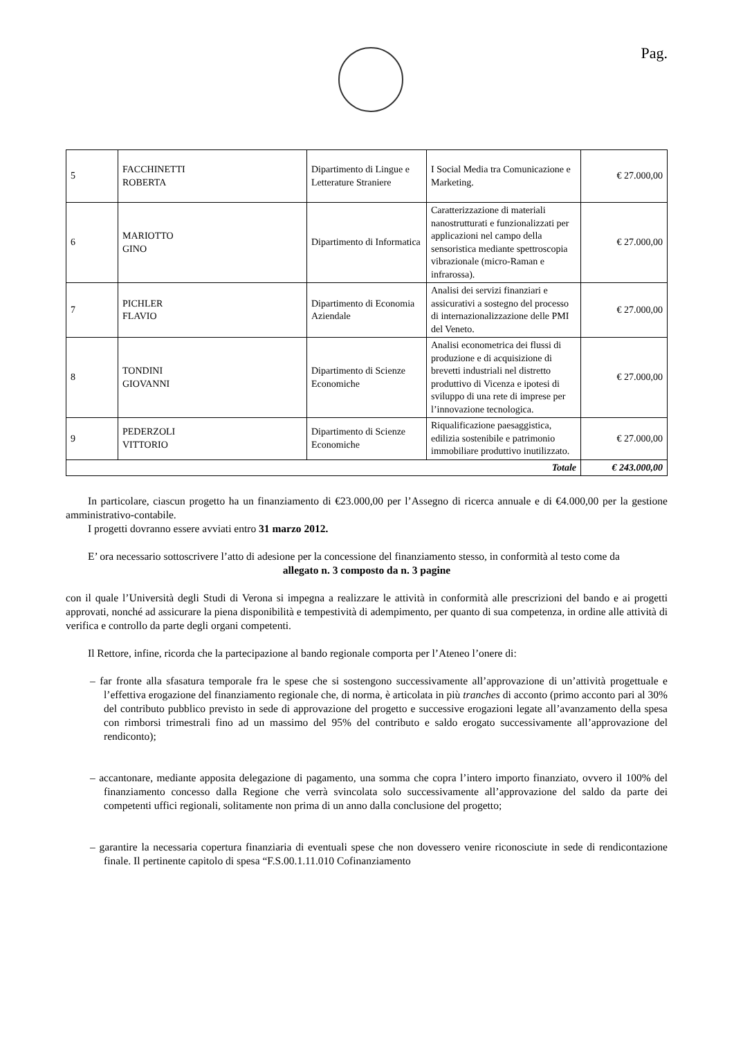Pag.
| 5 | FACCHINETTI ROBERTA | Dipartimento di Lingue e Letterature Straniere | I Social Media tra Comunicazione e Marketing. | € 27.000,00 |
| 6 | MARIOTTO GINO | Dipartimento di Informatica | Caratterizzazione di materiali nanostrutturati e funzionalizzati per applicazioni nel campo della sensoristica mediante spettroscopia vibrazionale (micro-Raman e infrarossa). | € 27.000,00 |
| 7 | PICHLER FLAVIO | Dipartimento di Economia Aziendale | Analisi dei servizi finanziari e assicurativi a sostegno del processo di internazionalizzazione delle PMI del Veneto. | € 27.000,00 |
| 8 | TONDINI GIOVANNI | Dipartimento di Scienze Economiche | Analisi econometrica dei flussi di produzione e di acquisizione di brevetti industriali nel distretto produttivo di Vicenza e ipotesi di sviluppo di una rete di imprese per l’innovazione tecnologica. | € 27.000,00 |
| 9 | PEDERZOLI VITTORIO | Dipartimento di Scienze Economiche | Riqualificazione paesaggistica, edilizia sostenibile e patrimonio immobiliare produttivo inutilizzato. | € 27.000,00 |
| Totale | | | | € 243.000,00 |
In particolare, ciascun progetto ha un finanziamento di €23.000,00 per l’Assegno di ricerca annuale e di €4.000,00 per la gestione amministrativo-contabile.
I progetti dovranno essere avviati entro 31 marzo 2012.
E’ ora necessario sottoscrivere l’atto di adesione per la concessione del finanziamento stesso, in conformità al testo come da
allegato n. 3 composto da n. 3 pagine
con il quale l’Università degli Studi di Verona si impegna a realizzare le attività in conformità alle prescrizioni del bando e ai progetti approvati, nonché ad assicurare la piena disponibilità e tempestività di adempimento, per quanto di sua competenza, in ordine alle attività di verifica e controllo da parte degli organi competenti.
Il Rettore, infine, ricorda che la partecipazione al bando regionale comporta per l’Ateneo l’onere di:
– far fronte alla sfasatura temporale fra le spese che si sostengono successivamente all’approvazione di un’attività progettuale e l’effettiva erogazione del finanziamento regionale che, di norma, è articolata in più tranches di acconto (primo acconto pari al 30% del contributo pubblico previsto in sede di approvazione del progetto e successive erogazioni legate all’avanzamento della spesa con rimborsi trimestrali fino ad un massimo del 95% del contributo e saldo erogato successivamente all’approvazione del rendiconto);
– accantonare, mediante apposita delegazione di pagamento, una somma che copra l’intero importo finanziato, ovvero il 100% del finanziamento concesso dalla Regione che verrà svincolata solo successivamente all’approvazione del saldo da parte dei competenti uffici regionali, solitamente non prima di un anno dalla conclusione del progetto;
– garantire la necessaria copertura finanziaria di eventuali spese che non dovessero venire riconosciute in sede di rendicontazione finale. Il pertinente capitolo di spesa “F.S.00.1.11.010 Cofinanziamento